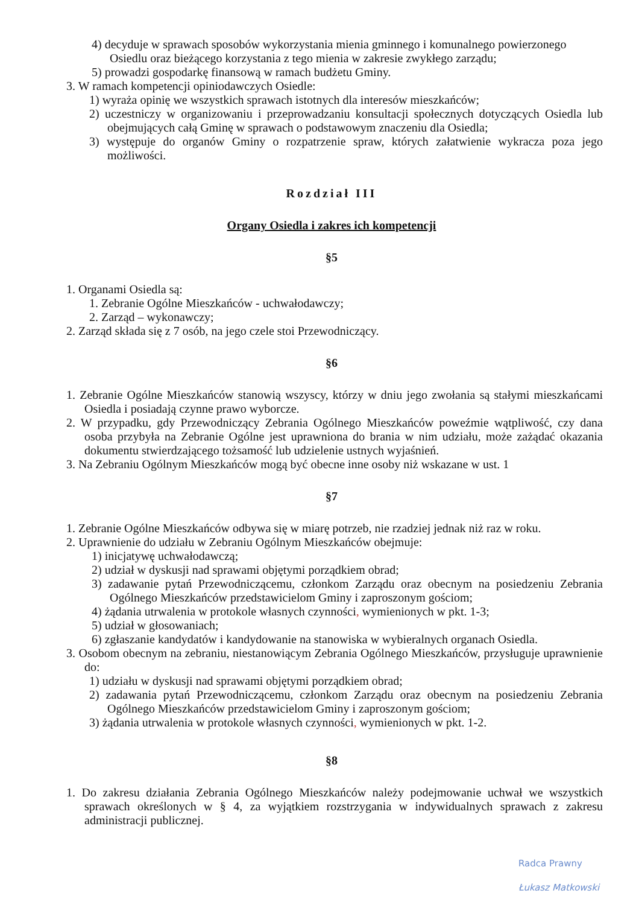4) decyduje w sprawach sposobów wykorzystania mienia gminnego i komunalnego powierzonego Osiedlu oraz bieżącego korzystania z tego mienia w zakresie zwykłego zarządu;
5) prowadzi gospodarkę finansową w ramach budżetu Gminy.
3. W ramach kompetencji opiniodawczych Osiedle:
1) wyraża opinię we wszystkich sprawach istotnych dla interesów mieszkańców;
2) uczestniczy w organizowaniu i przeprowadzaniu konsultacji społecznych dotyczących Osiedla lub obejmujących całą Gminę w sprawach o podstawowym znaczeniu dla Osiedla;
3) występuje do organów Gminy o rozpatrzenie spraw, których załatwienie wykracza poza jego możliwości.
Rozdział III
Organy Osiedla i zakres ich kompetencji
§5
1. Organami Osiedla są:
1. Zebranie Ogólne Mieszkańców - uchwałodawczy;
2. Zarząd – wykonawczy;
2. Zarząd składa się z 7 osób, na jego czele stoi Przewodniczący.
§6
1. Zebranie Ogólne Mieszkańców stanowią wszyscy, którzy w dniu jego zwołania są stałymi mieszkańcami Osiedla i posiadają czynne prawo wyborcze.
2. W przypadku, gdy Przewodniczący Zebrania Ogólnego Mieszkańców poweźmie wątpliwość, czy dana osoba przybyła na Zebranie Ogólne jest uprawniona do brania w nim udziału, może zażądać okazania dokumentu stwierdzającego tożsamość lub udzielenie ustnych wyjaśnień.
3. Na Zebraniu Ogólnym Mieszkańców mogą być obecne inne osoby niż wskazane w ust. 1
§7
1. Zebranie Ogólne Mieszkańców odbywa się w miarę potrzeb, nie rzadziej jednak niż raz w roku.
2. Uprawnienie do udziału w Zebraniu Ogólnym Mieszkańców obejmuje:
1) inicjatywę uchwałodawczą;
2) udział w dyskusji nad sprawami objętymi porządkiem obrad;
3) zadawanie pytań Przewodniczącemu, członkom Zarządu oraz obecnym na posiedzeniu Zebrania Ogólnego Mieszkańców przedstawicielom Gminy i zaproszonym gościom;
4) żądania utrwalenia w protokole własnych czynności, wymienionych w pkt. 1-3;
5) udział w głosowaniach;
6) zgłaszanie kandydatów i kandydowanie na stanowiska w wybieralnych organach Osiedla.
3. Osobom obecnym na zebraniu, niestanowiącym Zebrania Ogólnego Mieszkańców, przysługuje uprawnienie do:
1) udziału w dyskusji nad sprawami objętymi porządkiem obrad;
2) zadawania pytań Przewodniczącemu, członkom Zarządu oraz obecnym na posiedzeniu Zebrania Ogólnego Mieszkańców przedstawicielom Gminy i zaproszonym gościom;
3) żądania utrwalenia w protokole własnych czynności, wymienionych w pkt. 1-2.
§8
1. Do zakresu działania Zebrania Ogólnego Mieszkańców należy podejmowanie uchwał we wszystkich sprawach określonych w § 4, za wyjątkiem rozstrzygania w indywidualnych sprawach z zakresu administracji publicznej.
Radca Prawny
Łukasz Matkowski